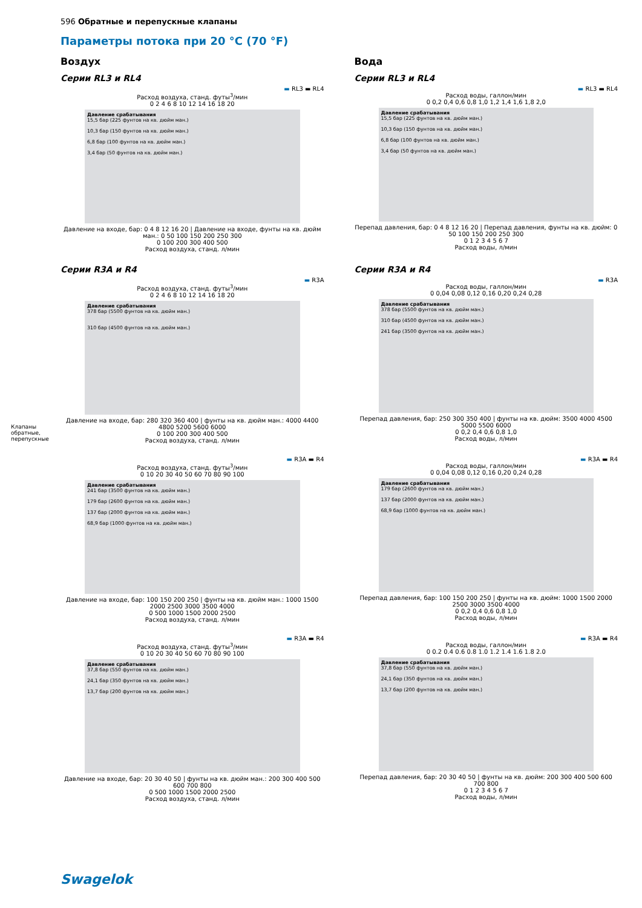596 Обратные и перепускные клапаны
Параметры потока при 20 °C (70 °F)
Воздух
Серии RL3 и RL4
▬ RL3 ▬ RL4
Расход воздуха, станд. футы<sup>3</sup>/мин
0 2 4 6 8 10 12 14 16 18 20
Давление срабатывания
15,5 бар (225 фунтов на кв. дюйм ман.)
10,3 бар (150 фунтов на кв. дюйм ман.)
6,8 бар (100 фунтов на кв. дюйм ман.)
3,4 бар (50 фунтов на кв. дюйм ман.)
Давление на входе, бар: 0 4 8 12 16 20 | Давление на входе, фунты на кв. дюйм ман.: 0 50 100 150 200 250 300
0 100 200 300 400 500
Расход воздуха, станд. л/мин
Серии R3A и R4
▬ R3A
Расход воздуха, станд. футы<sup>3</sup>/мин
0 2 4 6 8 10 12 14 16 18 20
Давление срабатывания
378 бар (5500 фунтов на кв. дюйм ман.)
310 бар (4500 фунтов на кв. дюйм ман.)
Давление на входе, бар: 280 320 360 400 | фунты на кв. дюйм ман.: 4000 4400 4800 5200 5600 6000
0 100 200 300 400 500
Расход воздуха, станд. л/мин
▬ R3A ▬ R4
Расход воздуха, станд. футы<sup>3</sup>/мин
0 10 20 30 40 50 60 70 80 90 100
Давление срабатывания
241 бар (3500 фунтов на кв. дюйм ман.)
179 бар (2600 фунтов на кв. дюйм ман.)
137 бар (2000 фунтов на кв. дюйм ман.)
68,9 бар (1000 фунтов на кв. дюйм ман.)
Давление на входе, бар: 100 150 200 250 | фунты на кв. дюйм ман.: 1000 1500 2000 2500 3000 3500 4000
0 500 1000 1500 2000 2500
Расход воздуха, станд. л/мин
▬ R3A ▬ R4
Расход воздуха, станд. футы<sup>3</sup>/мин
0 10 20 30 40 50 60 70 80 90 100
Давление срабатывания
37,8 бар (550 фунтов на кв. дюйм ман.)
24,1 бар (350 фунтов на кв. дюйм ман.)
13,7 бар (200 фунтов на кв. дюйм ман.)
Давление на входе, бар: 20 30 40 50 | фунты на кв. дюйм ман.: 200 300 400 500 600 700 800
0 500 1000 1500 2000 2500
Расход воздуха, станд. л/мин
Вода
Серии RL3 и RL4
▬ RL3 ▬ RL4
Расход воды, галлон/мин
0 0,2 0,4 0,6 0,8 1,0 1,2 1,4 1,6 1,8 2,0
Давление срабатывания
15,5 бар (225 фунтов на кв. дюйм ман.)
10,3 бар (150 фунтов на кв. дюйм ман.)
6,8 бар (100 фунтов на кв. дюйм ман.)
3,4 бар (50 фунтов на кв. дюйм ман.)
Перепад давления, бар: 0 4 8 12 16 20 | Перепад давления, фунты на кв. дюйм: 0 50 100 150 200 250 300
0 1 2 3 4 5 6 7
Расход воды, л/мин
Серии R3A и R4
▬ R3A
Расход воды, галлон/мин
0 0,04 0,08 0,12 0,16 0,20 0,24 0,28
Давление срабатывания
378 бар (5500 фунтов на кв. дюйм ман.)
310 бар (4500 фунтов на кв. дюйм ман.)
241 бар (3500 фунтов на кв. дюйм ман.)
Перепад давления, бар: 250 300 350 400 | фунты на кв. дюйм: 3500 4000 4500 5000 5500 6000
0 0,2 0,4 0,6 0,8 1,0
Расход воды, л/мин
▬ R3A ▬ R4
Расход воды, галлон/мин
0 0,04 0,08 0,12 0,16 0,20 0,24 0,28
Давление срабатывания
179 бар (2600 фунтов на кв. дюйм ман.)
137 бар (2000 фунтов на кв. дюйм ман.)
68,9 бар (1000 фунтов на кв. дюйм ман.)
Перепад давления, бар: 100 150 200 250 | фунты на кв. дюйм: 1000 1500 2000 2500 3000 3500 4000
0 0,2 0,4 0,6 0,8 1,0
Расход воды, л/мин
▬ R3A ▬ R4
Расход воды, галлон/мин
0 0.2 0.4 0.6 0.8 1.0 1.2 1.4 1.6 1.8 2.0
Давление срабатывания
37,8 бар (550 фунтов на кв. дюйм ман.)
24,1 бар (350 фунтов на кв. дюйм ман.)
13,7 бар (200 фунтов на кв. дюйм ман.)
Перепад давления, бар: 20 30 40 50 | фунты на кв. дюйм: 200 300 400 500 600 700 800
0 1 2 3 4 5 6 7
Расход воды, л/мин
Клапаны обратные, перепускные
Swagelok